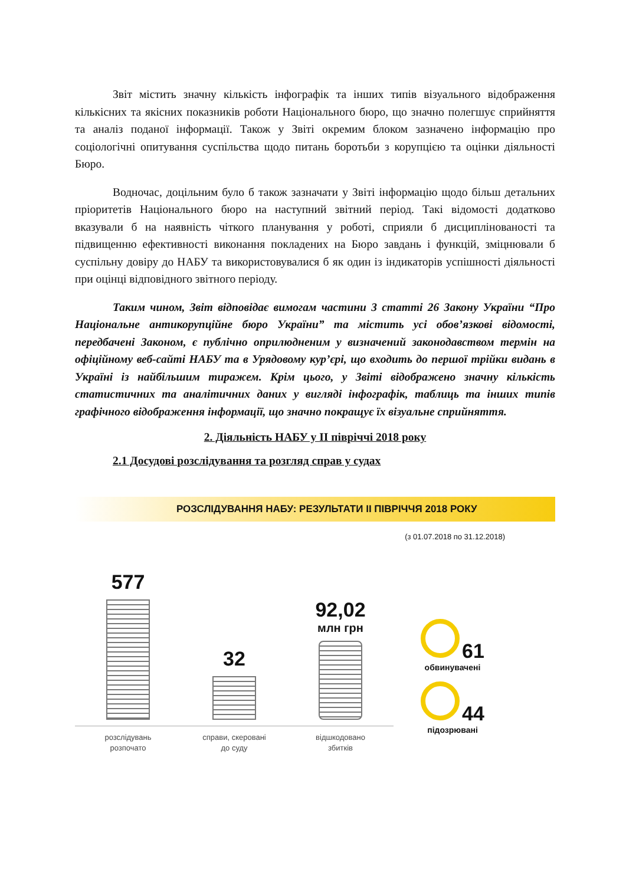Звіт містить значну кількість інфографік та інших типів візуального відображення кількісних та якісних показників роботи Національного бюро, що значно полегшує сприйняття та аналіз поданої інформації. Також у Звіті окремим блоком зазначено інформацію про соціологічні опитування суспільства щодо питань боротьби з корупцією та оцінки діяльності Бюро.
Водночас, доцільним було б також зазначати у Звіті інформацію щодо більш детальних пріоритетів Національного бюро на наступний звітний період. Такі відомості додатково вказували б на наявність чіткого планування у роботі, сприяли б дисциплінованості та підвищенню ефективності виконання покладених на Бюро завдань і функцій, зміцнювали б суспільну довіру до НАБУ та використовувалися б як один із індикаторів успішності діяльності при оцінці відповідного звітного періоду.
Таким чином, Звіт відповідає вимогам частини 3 статті 26 Закону України “Про Національне антикорупційне бюро України” та містить усі обов’язкові відомості, передбачені Законом, є публічно оприлюдненим у визначений законодавством термін на офіційному веб-сайті НАБУ та в Урядовому кур’єрі, що входить до першої трійки видань в Україні із найбільшим тиражем. Крім цього, у Звіті відображено значну кількість статистичних та аналітичних даних у вигляді інфографік, таблиць та інших типів графічного відображення інформації, що значно покращує їх візуальне сприйняття.
2. Діяльність НАБУ у ІІ півріччі 2018 року
2.1 Досудові розслідування та розгляд справ у судах
РОЗСЛІДУВАННЯ НАБУ: РЕЗУЛЬТАТИ ІІ ПІВРІЧЧЯ 2018 РОКУ
(з 01.07.2018 по 31.12.2018)
577
розслідувань
розпочато
32
справи, скеровані
до суду
92,02
млн грн
відшкодовано
збитків
61
обвинувачені
44
підозрювані